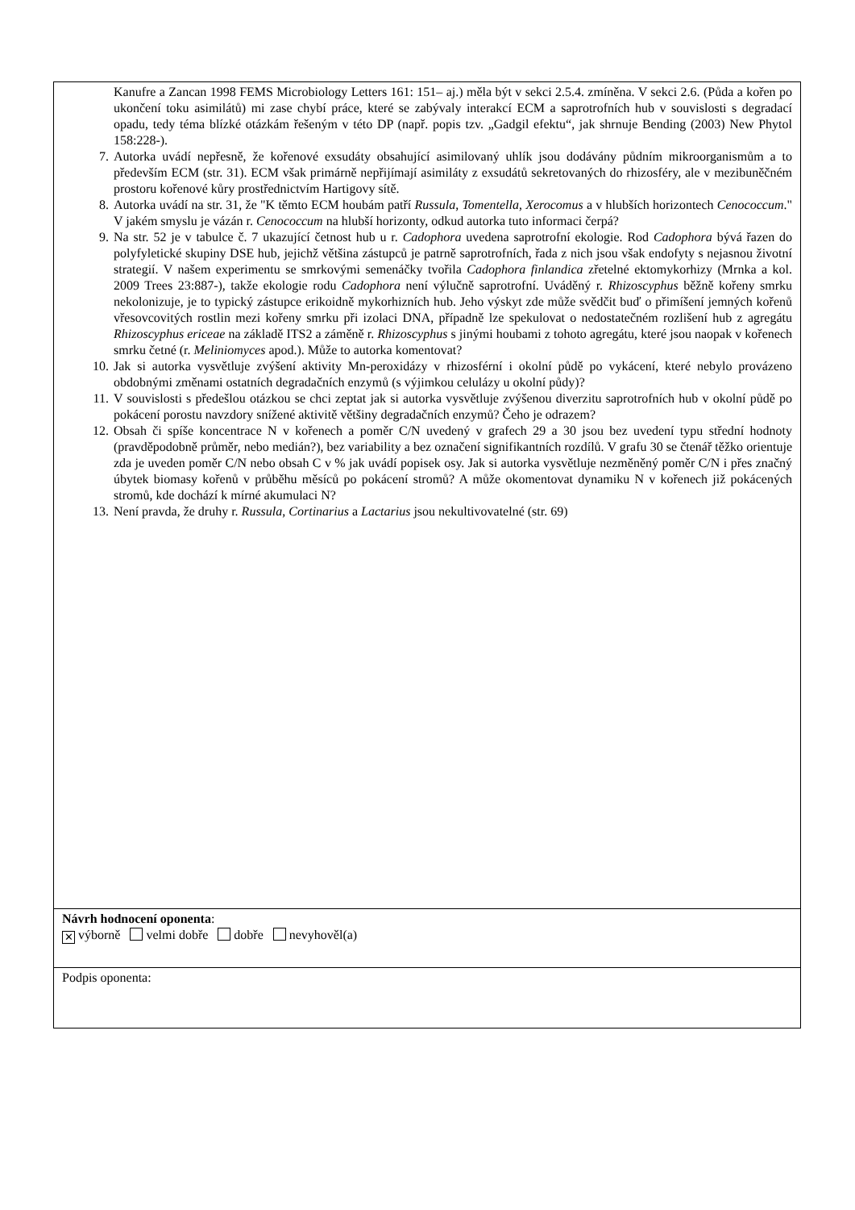| Kanufre a Zancan 1998 FEMS Microbiology Letters 161: 151– aj.) měla být v sekci 2.5.4. zmíněna. V sekci 2.6. (Půda a kořen po ukončení toku asimilátů) mi zase chybí práce, které se zabývaly interakcí ECM a saprotrofních hub v souvislosti s degradací opadu, tedy téma blízké otázkám řešeným v této DP (např. popis tzv. „Gadgil efektu“, jak shrnuje Bending (2003) New Phytol 158:228-). 7. Autorka uvádí nepřesně, že kořenové exsudáty obsahující asimilovaný uhlík jsou dodávány půdním mikroorganismům a to především ECM (str. 31). ECM však primárně nepřijímají asimiláty z exsudátů sekretovaných do rhizosféry, ale v mezibuněčném prostoru kořenové kůry prostřednictvím Hartigovy sítě. 8. Autorka uvádí na str. 31, že "K těmto ECM houbám patří Russula , Tomentella , Xerocomus a v hlubších horizontech Cenococcum ." V jakém smyslu je vázán r. Cenococcum na hlubší horizonty, odkud autorka tuto informaci čerpá? 9. Na str. 52 je v tabulce č. 7 ukazující četnost hub u r. Cadophora uvedena saprotrofní ekologie. Rod Cadophora bývá řazen do polyfyletické skupiny DSE hub, jejichž většina zástupců je patrně saprotrofních, řada z nich jsou však endofyty s nejasnou životní strategií. V našem experimentu se smrkovými semenáčky tvořila Cadophora finlandica zřetelné ektomykorhizy (Mrnka a kol. 2009 Trees 23:887-), takže ekologie rodu Cadophora není výlučně saprotrofní. Uváděný r. Rhizoscyphus běžně kořeny smrku nekolonizuje, je to typický zástupce erikoidně mykorhizních hub. Jeho výskyt zde může svědčit buď o přimíšení jemných kořenů vřesovcovitých rostlin mezi kořeny smrku při izolaci DNA, případně lze spekulovat o nedostatečném rozlišení hub z agregátu Rhizoscyphus ericeae na základě ITS2 a záměně r. Rhizoscyphus s jinými houbami z tohoto agregátu, které jsou naopak v kořenech smrku četné (r. Meliniomyces apod.). Může to autorka komentovat? 10. Jak si autorka vysvětluje zvýšení aktivity Mn-peroxidázy v rhizosférní i okolní půdě po vykácení, které nebylo provázeno obdobnými změnami ostatních degradačních enzymů (s výjimkou celulázy u okolní půdy)? 11. V souvislosti s předešlou otázkou se chci zeptat jak si autorka vysvětluje zvýšenou diverzitu saprotrofních hub v okolní půdě po pokácení porostu navzdory snížené aktivitě většiny degradačních enzymů? Čeho je odrazem? 12. Obsah či spíše koncentrace N v kořenech a poměr C/N uvedený v grafech 29 a 30 jsou bez uvedení typu střední hodnoty (pravděpodobně průměr, nebo medián?), bez variability a bez označení signifikantních rozdílů. V grafu 30 se čtenář těžko orientuje zda je uveden poměr C/N nebo obsah C v % jak uvádí popisek osy. Jak si autorka vysvětluje nezměněný poměr C/N i přes značný úbytek biomasy kořenů v průběhu měsíců po pokácení stromů? A může okomentovat dynamiku N v kořenech již pokácených stromů, kde dochází k mírné akumulaci N? 13. Není pravda, že druhy r. Russula , Cortinarius a Lactarius jsou nekultivovatelné (str. 69) |
| Návrh hodnocení oponenta : ✕ výborně velmi dobře dobře nevyhověl(a) |
| Podpis oponenta: |